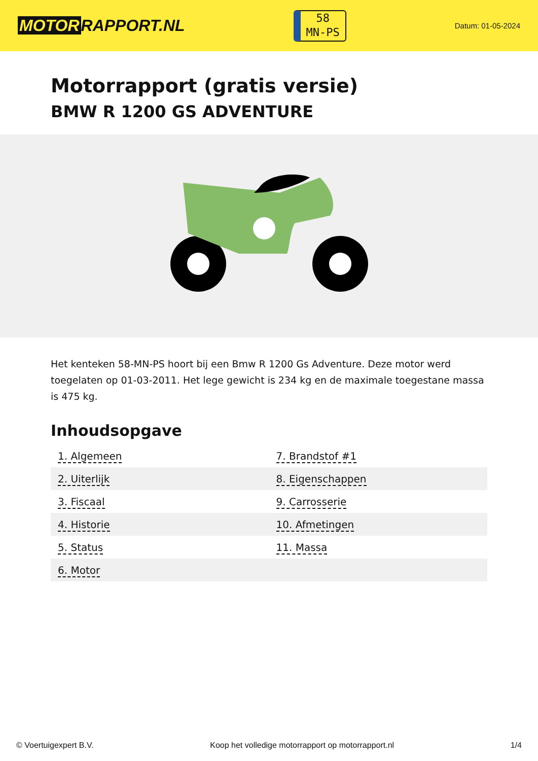MOTOR RAPPORT.NL
58
MN-PS
Datum: 01-05-2024
Motorrapport (gratis versie)
BMW R 1200 GS ADVENTURE
Het kenteken 58-MN-PS hoort bij een Bmw R 1200 Gs Adventure. Deze motor werd toegelaten op 01-03-2011. Het lege gewicht is 234 kg en de maximale toegestane massa is 475 kg.
Inhoudsopgave
| 1. Algemeen | 7. Brandstof #1 |
| 2. Uiterlijk | 8. Eigenschappen |
| 3. Fiscaal | 9. Carrosserie |
| 4. Historie | 10. Afmetingen |
| 5. Status | 11. Massa |
| 6. Motor | |
© Voertuigexpert B.V. Koop het volledige motorrapport op motorrapport.nl
1/4